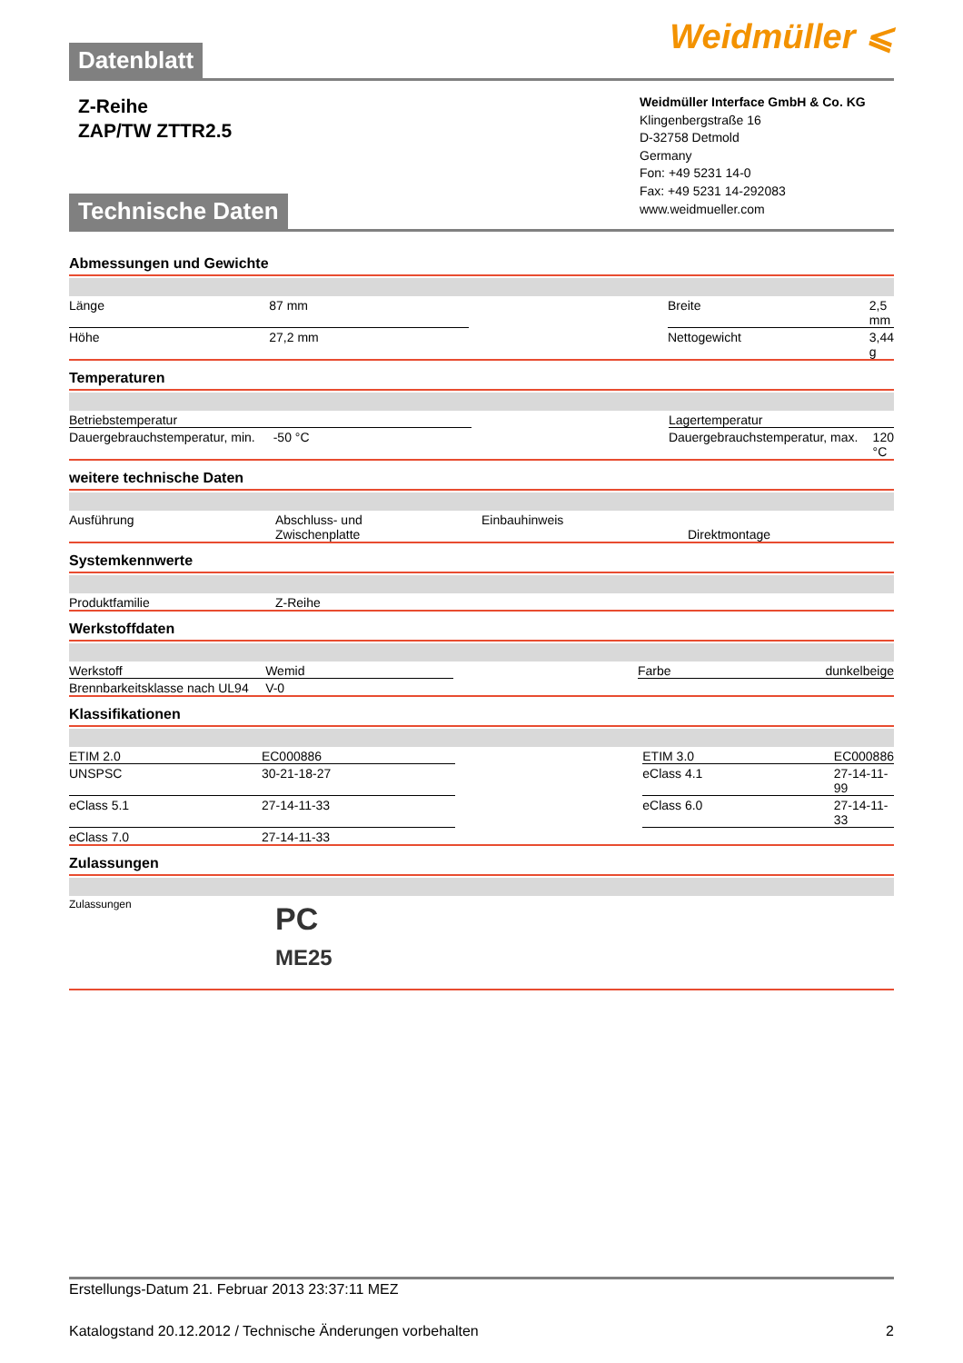Weidmüller ⩽
Datenblatt
Z-Reihe
ZAP/TW ZTTR2.5
Technische Daten
Weidmüller Interface GmbH & Co. KG
Klingenbergstraße 16
D-32758 Detmold
Germany
Fon: +49 5231 14-0
Fax: +49 5231 14-292083
www.weidmueller.com
Abmessungen und Gewichte
| Länge | 87 mm | | Breite | 2,5 mm |
| Höhe | 27,2 mm | | Nettogewicht | 3,44 g |
Temperaturen
| Betriebstemperatur | | | Lagertemperatur | |
| Dauergebrauchstemperatur, min. | -50 °C | | Dauergebrauchstemperatur, max. | 120 °C |
weitere technische Daten
| Ausführung | Abschluss- und Zwischenplatte | | Einbauhinweis | Direktmontage |
Systemkennwerte
| Produktfamilie | Z-Reihe | | | |
Werkstoffdaten
| Werkstoff | Wemid | | Farbe | dunkelbeige |
| Brennbarkeitsklasse nach UL94 | V-0 | | | |
Klassifikationen
| ETIM 2.0 | EC000886 | | ETIM 3.0 | EC000886 |
| UNSPSC | 30-21-18-27 | | eClass 4.1 | 27-14-11-99 |
| eClass 5.1 | 27-14-11-33 | | eClass 6.0 | 27-14-11-33 |
| eClass 7.0 | 27-14-11-33 | | | |
Zulassungen
| Zulassungen | PC ME25 | | | |
Erstellungs-Datum 21. Februar 2013 23:37:11 MEZ
Katalogstand 20.12.2012 / Technische Änderungen vorbehalten 2